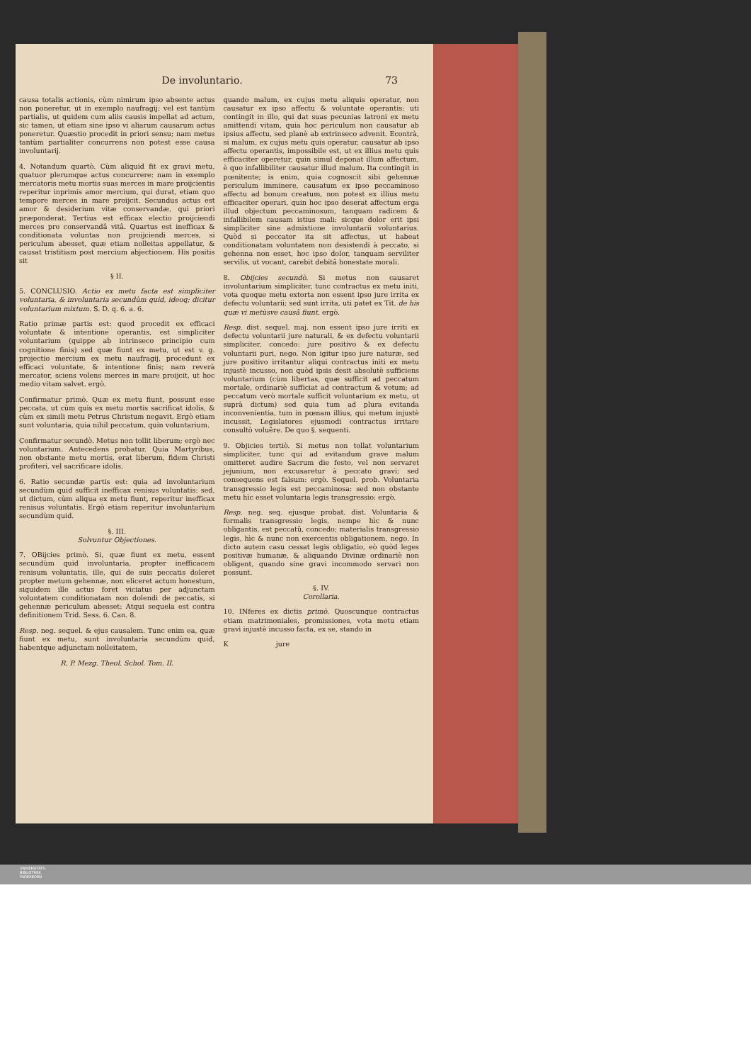De involuntario. 73
causa totalis actionis, cùm nimirum ipso absente actus non poneretur, ut in exemplo naufragij; vel est tantùm partialis, ut quidem cum aliis causis impellat ad actum, sic tamen, ut etiam sine ipso vi aliarum causarum actus poneretur. Quæstio procedit in priori sensu; nam metus tantùm partialiter concurrens non potest esse causa involuntarij.
4. Notandum quartò. Cùm aliquid fit ex gravi metu, quatuor plerumque actus concurrere: nam in exemplo mercatoris metu mortis suas merces in mare proijcientis reperitur inprimis amor mercium, qui durat, etiam quo tempore merces in mare proijcit. Secundus actus est amor & desiderium vitæ conservandæ, qui priori præponderat. Tertius est efficax electio proijciendi merces pro conservandâ vitâ. Quartus est inefficax & conditionata voluntas non proijciendi merces, si periculum abesset, quæ etiam nolleitas appellatur, & causat tristitiam post mercium abjectionem. His positis sit
§ II.
5. CONCLUSIO. Actio ex metu facta est simpliciter voluntaria, & involuntaria secundùm quid, ideoq; dicitur voluntarium mixtum. S. D. q. 6. a. 6.
Ratio primæ partis est: quod procedit ex efficaci voluntate & intentione operantis, est simpliciter voluntarium (quippe ab intrinseco principio cum cognitione finis) sed quæ fiunt ex metu, ut est v. g. projectio mercium ex metu naufragij, procedunt ex efficaci voluntate, & intentione finis; nam reverà mercator, sciens volens merces in mare proijcit, ut hoc medio vitam salvet. ergò.
Confirmatur primò. Quæ ex metu fiunt, possunt esse peccata, ut cùm quis ex metu mortis sacrificat idolis, & cùm ex simili metu Petrus Christum negavit. Ergò etiam sunt voluntaria, quia nihil peccatum, quin voluntarium.
Confirmatur secundò. Metus non tollit liberum; ergò nec voluntarium. Antecedens probatur. Quia Martyribus, non obstante metu mortis, erat liberum, fidem Christi profiteri, vel sacrificare idolis.
6. Ratio secundæ partis est: quia ad involuntarium secundùm quid sufficit inefficax renisus voluntatis: sed, ut dictum, cùm aliqua ex metu fiunt, reperitur inefficax renisus voluntatis. Ergò etiam reperitur involuntarium secundùm quid.
§. III.
Solvuntur Objectiones.
7. OBijcies primò. Si, quæ fiunt ex metu, essent secundùm quid involuntaria, propter inefficacem renisum voluntatis, ille, qui de suis peccatis doleret propter metum gehennæ, non eliceret actum honestum, siquidem ille actus foret viciatus per adjunctam voluntatem conditionatam non dolendi de peccatis, si gehennæ periculum abesset: Atqui sequela est contra definitionem Trid. Sess. 6. Can. 8.
Resp. neg. sequel. & ejus causalem. Tunc enim ea, quæ fiunt ex metu, sunt involuntaria secundùm quid, habentque adjunctam nolleitatem,
R. P. Mezg. Theol. Schol. Tom. II.
quando malum, ex cujus metu aliquis operatur, non causatur ex ipso affectu & voluntate operantis: uti contingit in illo, qui dat suas pecunias latroni ex metu amittendi vitam, quia hoc periculum non causatur ab ipsius affectu, sed planè ab extrinseco advenit. Econtrà, si malum, ex cujus metu quis operatur, causatur ab ipso affectu operantis, impossibile est, ut ex illius metu quis efficaciter operetur, quin simul deponat illum affectum, è quo infallibiliter causatur illud malum. Ita contingit in pœnitente; is enim, quia cognoscit sibi gehennæ periculum imminere, causatum ex ipso peccaminoso affectu ad bonum creatum, non potest ex illius metu efficaciter operari, quin hoc ipso deserat affectum erga illud objectum peccaminosum, tanquam radicem & infallibilem causam istius mali: sicque dolor erit ipsi simpliciter sine admixtione involuntarii voluntarius. Quòd si peccator ita sit affectus, ut habeat conditionatam voluntatem non desistendi à peccato, si gehenna non esset, hoc ipso dolor, tanquam serviliter servilis, ut vocant, carebit debitâ honestate morali.
8. Obijcies secundò. Si metus non causaret involuntarium simpliciter, tunc contractus ex metu initi, vota quoque metu extorta non essent ipso jure irrita ex defectu voluntarii; sed sunt irrita, uti patet ex Tit. de his quæ vi metùsve causâ fiunt. ergò.
Resp. dist. sequel. maj. non essent ipso jure irriti ex defectu voluntarii jure naturali, & ex defectu voluntarii simpliciter, concedo: jure positivo & ex defectu voluntarii puri, nego. Non igitur ipso jure naturæ, sed jure positivo irritantur aliqui contractus initi ex metu injustè incusso, non quòd ipsis desit absolutè sufficiens voluntarium (cùm libertas, quæ sufficit ad peccatum mortale, ordinariè sufficiat ad contractum & votum; ad peccatum verò mortale sufficit voluntarium ex metu, ut suprà dictum) sed quia tum ad plura evitanda inconvenientia, tum in pœnam illius, qui metum injustè incussit, Legislatores ejusmodi contractus irritare consultò voluêre. De quo §. sequenti.
9. Objicies tertiò. Si metus non tollat voluntarium simpliciter, tunc qui ad evitandum grave malum omitteret audire Sacrum die festo, vel non servaret jejunium, non excusaretur à peccato gravi: sed consequens est falsum: ergò. Sequel. prob. Voluntaria transgressio legis est peccaminosa: sed non obstante metu hìc esset voluntaria legis transgressio: ergò.
Resp. neg. seq. ejusque probat. dist. Voluntaria & formalis transgressio legis, nempe hìc & nunc obligantis, est peccatũ, concedo; materialis transgressio legis, hìc & nunc non exercentis obligationem, nego. In dicto autem casu cessat legis obligatio, eò quòd leges positivæ humanæ, & aliquando Divinæ ordinariè non obligent, quando sine gravi incommodo servari non possunt.
§. IV.
Corollaria.
10. INferes ex dictis primò. Quoscunque contractus etiam matrimoniales, promissiones, vota metu etiam gravi injustè incusso facta, ex se, stando in
K jure
UNIVERSITÄTS-
BIBLIOTHEK
PADERBORN